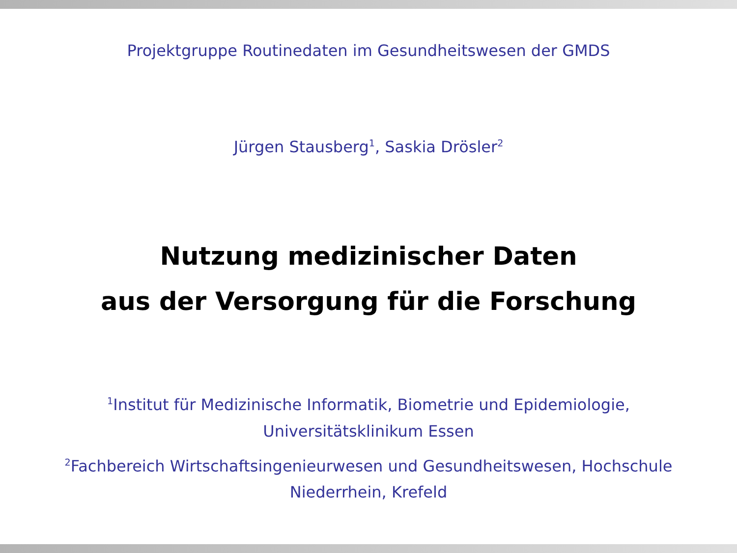Projektgruppe Routinedaten im Gesundheitswesen der GMDS
Jürgen Stausberg<sup>1</sup>, Saskia Drösler<sup>2</sup>
Nutzung medizinischer Daten
aus der Versorgung für die Forschung
<sup>1</sup> Institut für Medizinische Informatik, Biometrie und Epidemiologie,
Universitätsklinikum Essen
<sup>2</sup> Fachbereich Wirtschaftsingenieurwesen und Gesundheitswesen, Hochschule
Niederrhein, Krefeld